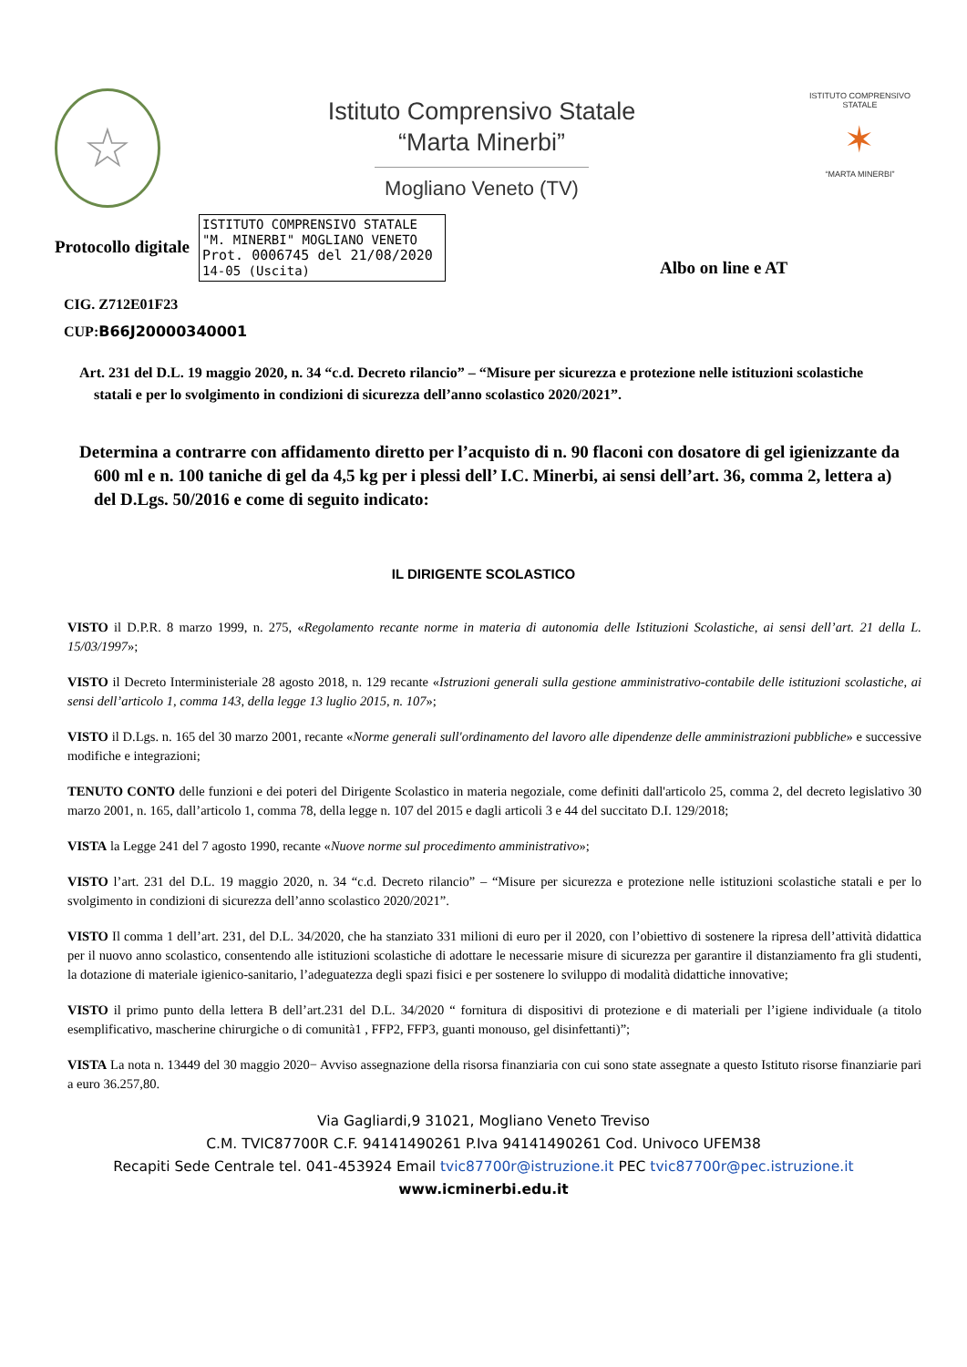☆
Istituto Comprensivo Statale
“Marta Minerbi”
Mogliano Veneto (TV)
ISTITUTO COMPRENSIVO STATALE
✶
“MARTA MINERBI”
Protocollo digitale
ISTITUTO COMPRENSIVO STATALE
"M. MINERBI" MOGLIANO VENETO
Prot. 0006745 del 21/08/2020
14-05 (Uscita)
Albo on line e AT
CIG. Z712E01F23
CUP:B66J20000340001
Art. 231 del D.L. 19 maggio 2020, n. 34 “c.d. Decreto rilancio” – “Misure per sicurezza e protezione nelle istituzioni scolastiche statali e per lo svolgimento in condizioni di sicurezza dell’anno scolastico 2020/2021”.
Determina a contrarre con affidamento diretto per l’acquisto di n. 90 flaconi con dosatore di gel igienizzante da 600 ml e n. 100 taniche di gel da 4,5 kg per i plessi dell’ I.C. Minerbi, ai sensi dell’art. 36, comma 2, lettera a) del D.Lgs. 50/2016 e come di seguito indicato:
IL DIRIGENTE SCOLASTICO
VISTO il D.P.R. 8 marzo 1999, n. 275, «Regolamento recante norme in materia di autonomia delle Istituzioni Scolastiche, ai sensi dell’art. 21 della L. 15/03/1997»;
VISTO il Decreto Interministeriale 28 agosto 2018, n. 129 recante «Istruzioni generali sulla gestione amministrativo-contabile delle istituzioni scolastiche, ai sensi dell’articolo 1, comma 143, della legge 13 luglio 2015, n. 107»;
VISTO il D.Lgs. n. 165 del 30 marzo 2001, recante «Norme generali sull'ordinamento del lavoro alle dipendenze delle amministrazioni pubbliche» e successive modifiche e integrazioni;
TENUTO CONTO delle funzioni e dei poteri del Dirigente Scolastico in materia negoziale, come definiti dall'articolo 25, comma 2, del decreto legislativo 30 marzo 2001, n. 165, dall’articolo 1, comma 78, della legge n. 107 del 2015 e dagli articoli 3 e 44 del succitato D.I. 129/2018;
VISTA la Legge 241 del 7 agosto 1990, recante «Nuove norme sul procedimento amministrativo»;
VISTO l’art. 231 del D.L. 19 maggio 2020, n. 34 “c.d. Decreto rilancio” – “Misure per sicurezza e protezione nelle istituzioni scolastiche statali e per lo svolgimento in condizioni di sicurezza dell’anno scolastico 2020/2021”.
VISTO Il comma 1 dell’art. 231, del D.L. 34/2020, che ha stanziato 331 milioni di euro per il 2020, con l’obiettivo di sostenere la ripresa dell’attività didattica per il nuovo anno scolastico, consentendo alle istituzioni scolastiche di adottare le necessarie misure di sicurezza per garantire il distanziamento fra gli studenti, la dotazione di materiale igienico-sanitario, l’adeguatezza degli spazi fisici e per sostenere lo sviluppo di modalità didattiche innovative;
VISTO il primo punto della lettera B dell’art.231 del D.L. 34/2020 “ fornitura di dispositivi di protezione e di materiali per l’igiene individuale (a titolo esemplificativo, mascherine chirurgiche o di comunità1 , FFP2, FFP3, guanti monouso, gel disinfettanti)”;
VISTA La nota n. 13449 del 30 maggio 2020− Avviso assegnazione della risorsa finanziaria con cui sono state assegnate a questo Istituto risorse finanziarie pari a euro 36.257,80.
Via Gagliardi,9 31021, Mogliano Veneto Treviso
C.M. TVIC87700R C.F. 94141490261 P.Iva 94141490261 Cod. Univoco UFEM38
Recapiti Sede Centrale tel. 041-453924 Email tvic87700r@istruzione.it PEC tvic87700r@pec.istruzione.it
www.icminerbi.edu.it